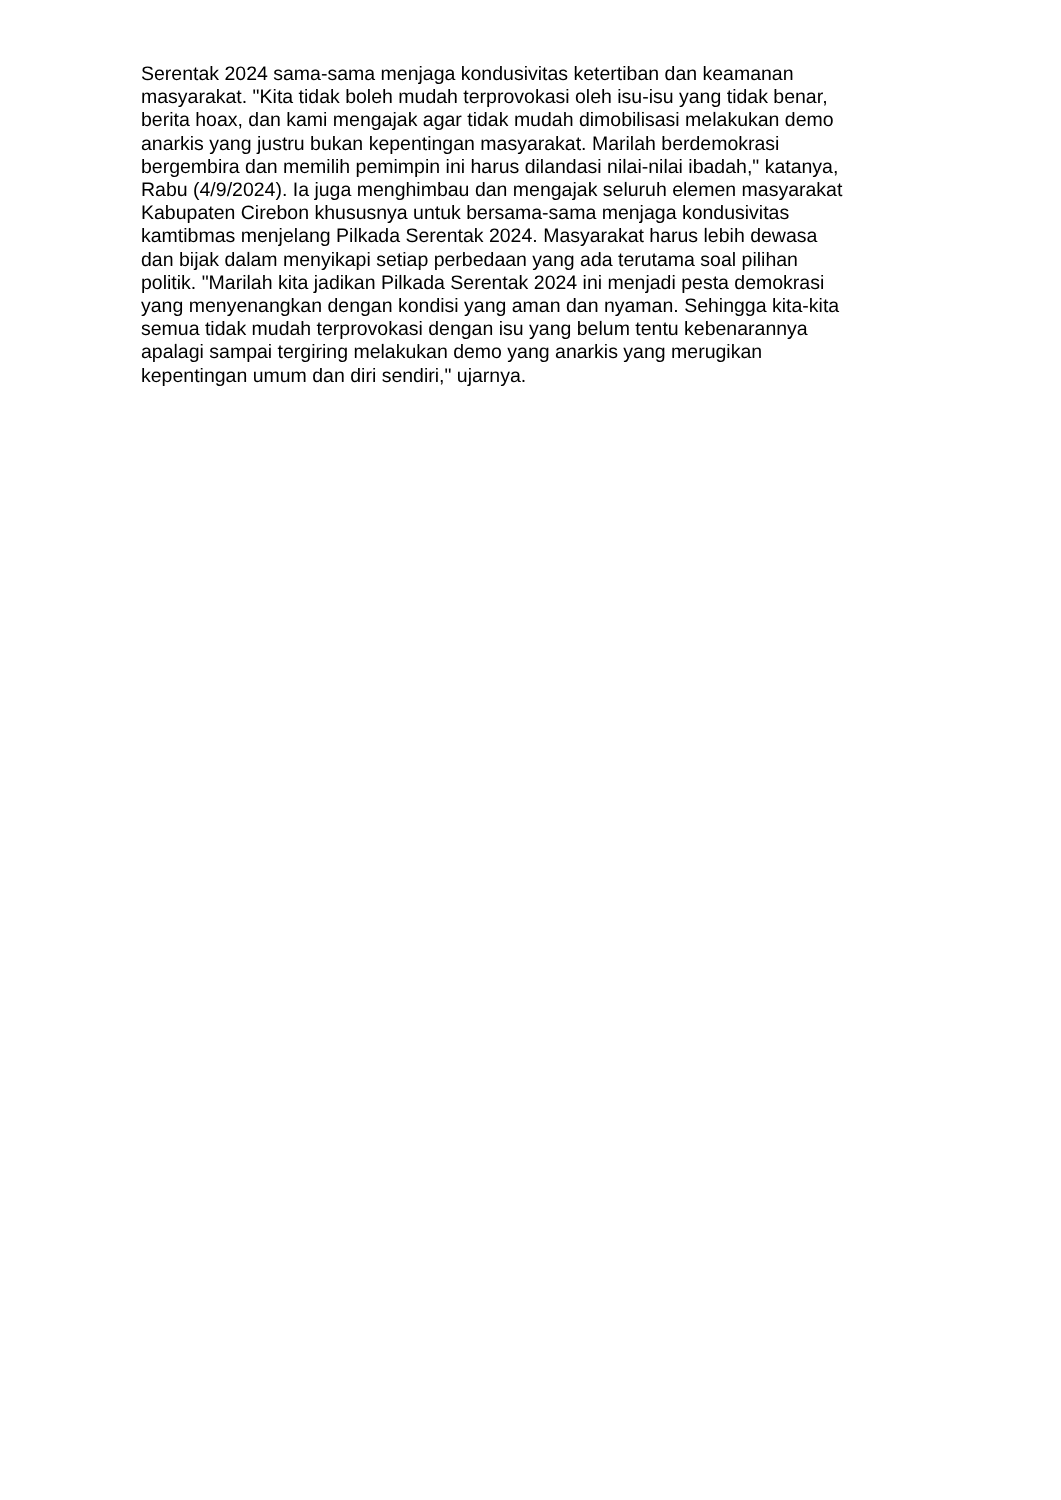Serentak 2024 sama-sama menjaga kondusivitas ketertiban dan keamanan
masyarakat. "Kita tidak boleh mudah terprovokasi oleh isu-isu yang tidak benar,
berita hoax, dan kami mengajak agar tidak mudah dimobilisasi melakukan demo
anarkis yang justru bukan kepentingan masyarakat. Marilah berdemokrasi
bergembira dan memilih pemimpin ini harus dilandasi nilai-nilai ibadah," katanya,
Rabu (4/9/2024). Ia juga menghimbau dan mengajak seluruh elemen masyarakat
Kabupaten Cirebon khususnya untuk bersama-sama menjaga kondusivitas
kamtibmas menjelang Pilkada Serentak 2024. Masyarakat harus lebih dewasa
dan bijak dalam menyikapi setiap perbedaan yang ada terutama soal pilihan
politik. "Marilah kita jadikan Pilkada Serentak 2024 ini menjadi pesta demokrasi
yang menyenangkan dengan kondisi yang aman dan nyaman. Sehingga kita-kita
semua tidak mudah terprovokasi dengan isu yang belum tentu kebenarannya
apalagi sampai tergiring melakukan demo yang anarkis yang merugikan
kepentingan umum dan diri sendiri," ujarnya.